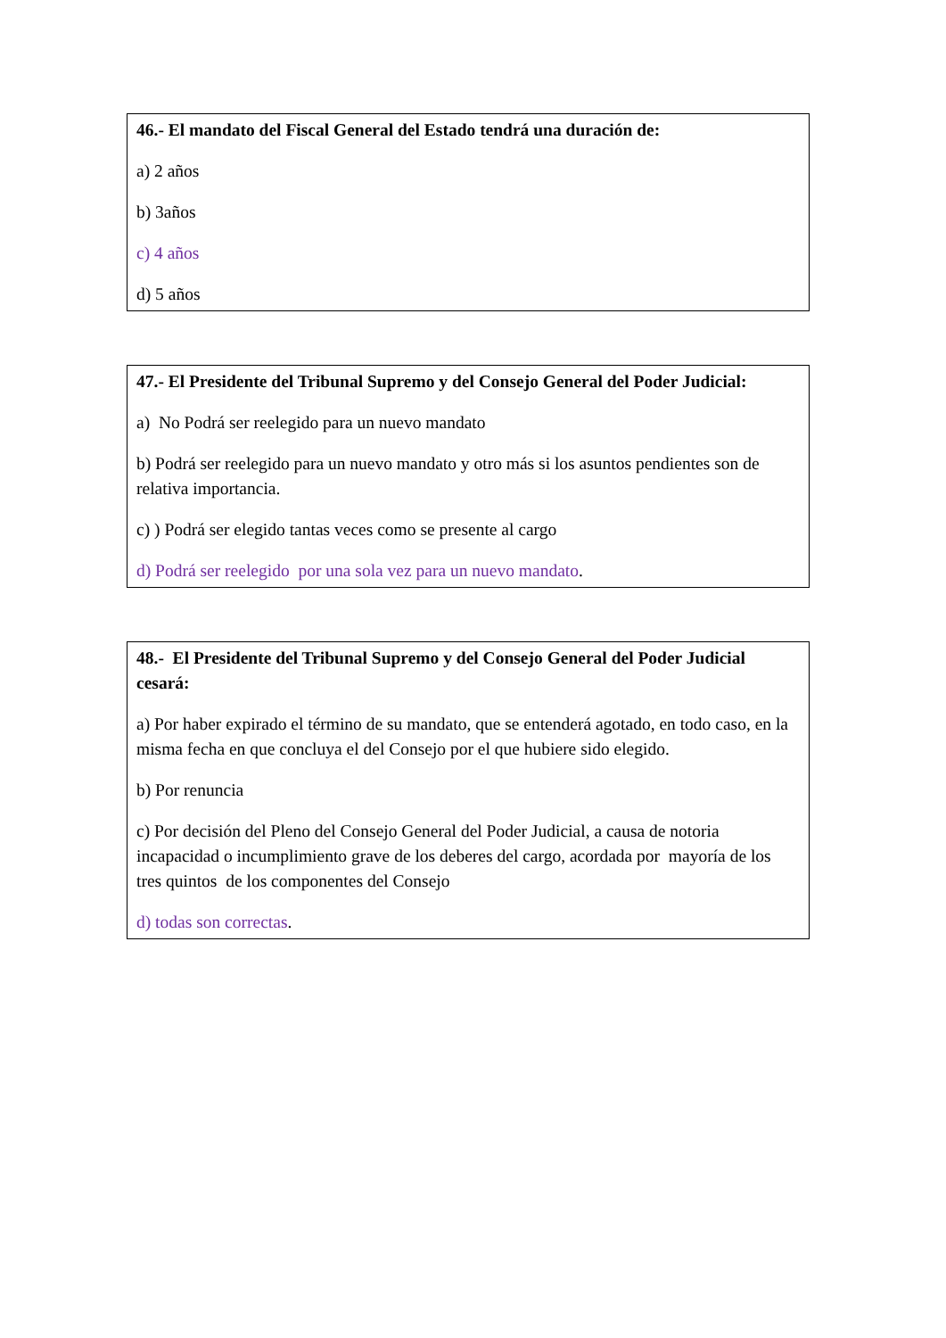46.- El mandato del Fiscal General del Estado tendrá una duración de:
a) 2 años
b) 3años
c) 4 años
d) 5 años
47.- El Presidente del Tribunal Supremo y del Consejo General del Poder Judicial:
a) No Podrá ser reelegido para un nuevo mandato
b) Podrá ser reelegido para un nuevo mandato y otro más si los asuntos pendientes son de relativa importancia.
c) ) Podrá ser elegido tantas veces como se presente al cargo
d) Podrá ser reelegido por una sola vez para un nuevo mandato.
48.- El Presidente del Tribunal Supremo y del Consejo General del Poder Judicial cesará:
a) Por haber expirado el término de su mandato, que se entenderá agotado, en todo caso, en la misma fecha en que concluya el del Consejo por el que hubiere sido elegido.
b) Por renuncia
c) Por decisión del Pleno del Consejo General del Poder Judicial, a causa de notoria incapacidad o incumplimiento grave de los deberes del cargo, acordada por mayoría de los tres quintos de los componentes del Consejo
d) todas son correctas.